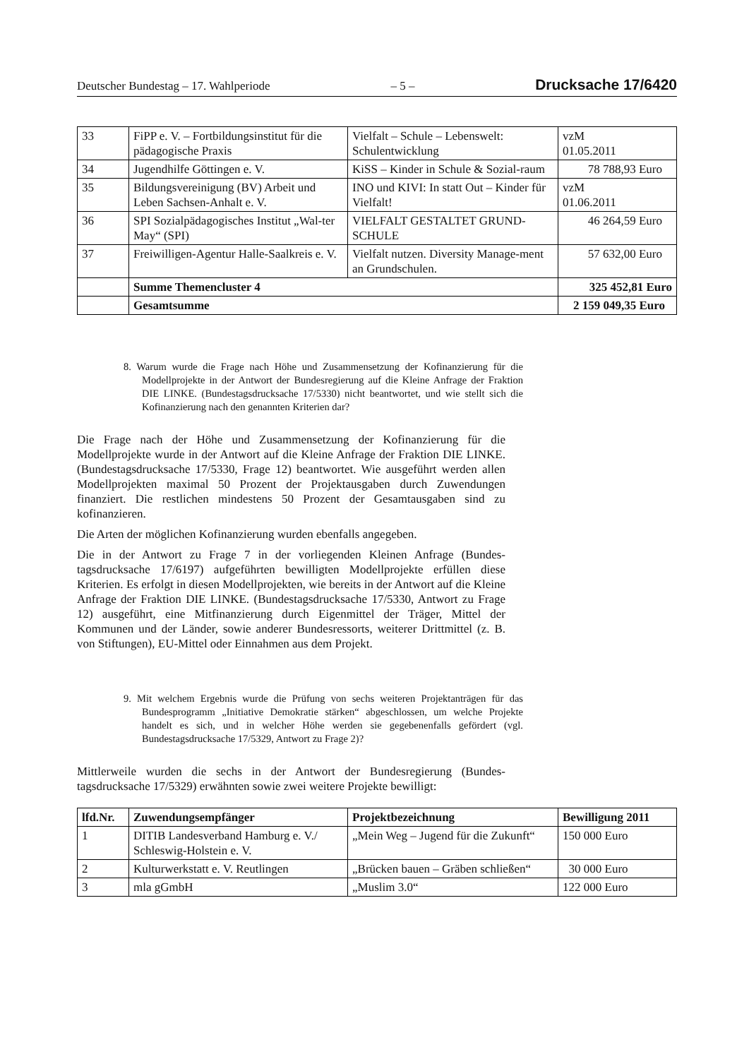Deutscher Bundestag – 17. Wahlperiode – 5 – Drucksache 17/6420
| 33 | FiPP e. V. – Fortbildungsinstitut für die pädagogische Praxis | Vielfalt – Schule – Lebenswelt: Schulentwicklung | vzM 01.05.2011 |
| 34 | Jugendhilfe Göttingen e. V. | KiSS – Kinder in Schule & Sozial-raum | 78 788,93 Euro |
| 35 | Bildungsvereinigung (BV) Arbeit und Leben Sachsen-Anhalt e. V. | INO und KIVI: In statt Out – Kinder für Vielfalt! | vzM 01.06.2011 |
| 36 | SPI Sozialpädagogisches Institut „Wal-ter May“ (SPI) | VIELFALT GESTALTET GRUND-SCHULE | 46 264,59 Euro |
| 37 | Freiwilligen-Agentur Halle-Saalkreis e. V. | Vielfalt nutzen. Diversity Manage-ment an Grundschulen. | 57 632,00 Euro |
| | Summe Themencluster 4 | | 325 452,81 Euro |
| | Gesamtsumme | | 2 159 049,35 Euro |
8. Warum wurde die Frage nach Höhe und Zusammensetzung der Kofinan­zierung für die Modellprojekte in der Antwort der Bundesregierung auf die Kleine Anfrage der Fraktion DIE LINKE. (Bundestagsdrucksache 17/5330) nicht beantwortet, und wie stellt sich die Kofinanzierung nach den genannten Kriterien dar?
Die Frage nach der Höhe und Zusammensetzung der Kofinanzierung für die Modellprojekte wurde in der Antwort auf die Kleine Anfrage der Fraktion DIE LINKE. (Bundestagsdrucksache 17/5330, Frage 12) beantwortet. Wie ausgeführt werden allen Modellprojekten maximal 50 Prozent der Projektausgaben durch Zuwendungen finanziert. Die restlichen mindestens 50 Prozent der Gesamtaus­gaben sind zu kofinanzieren.
Die Arten der möglichen Kofinanzierung wurden ebenfalls angegeben.
Die in der Antwort zu Frage 7 in der vorliegenden Kleinen Anfrage (Bundes­tagsdrucksache 17/6197) aufgeführten bewilligten Modellprojekte erfüllen diese Kriterien. Es erfolgt in diesen Modellprojekten, wie bereits in der Antwort auf die Kleine Anfrage der Fraktion DIE LINKE. (Bundestagsdrucksache 17/5330, Antwort zu Frage 12) ausgeführt, eine Mitfinanzierung durch Eigen­mittel der Träger, Mittel der Kommunen und der Länder, sowie anderer Bundes­ressorts, weiterer Drittmittel (z. B. von Stiftungen), EU-Mittel oder Einnahmen aus dem Projekt.
9. Mit welchem Ergebnis wurde die Prüfung von sechs weiteren Projektanträ­gen für das Bundesprogramm „Initiative Demokratie stärken“ abgeschlos­sen, um welche Projekte handelt es sich, und in welcher Höhe werden sie gegebenenfalls gefördert (vgl. Bundestagsdrucksache 17/5329, Antwort zu Frage 2)?
Mittlerweile wurden die sechs in der Antwort der Bundesregierung (Bundes­tagsdrucksache 17/5329) erwähnten sowie zwei weitere Projekte bewilligt:
| lfd.Nr. | Zuwendungsempfänger | Projektbezeichnung | Bewilligung 2011 |
| --- | --- | --- | --- |
| 1 | DITIB Landesverband Hamburg e. V./ Schleswig-Holstein e. V. | „Mein Weg – Jugend für die Zukunft“ | 150 000 Euro |
| 2 | Kulturwerkstatt e. V. Reutlingen | „Brücken bauen – Gräben schließen“ | 30 000 Euro |
| 3 | mla gGmbH | „Muslim 3.0“ | 122 000 Euro |